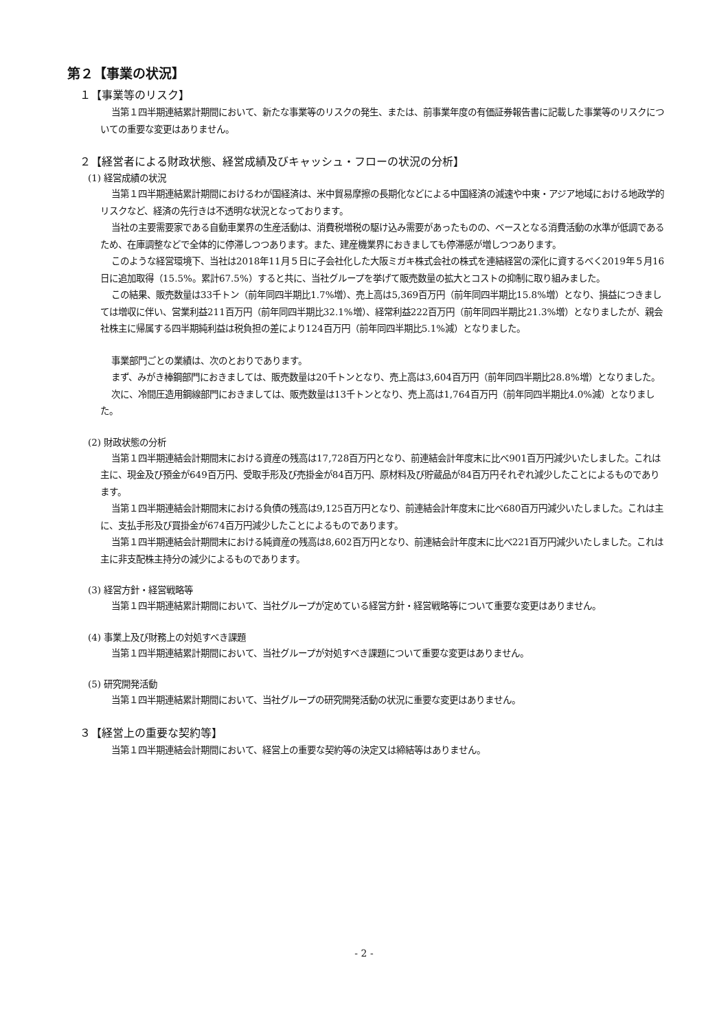第２【事業の状況】
１【事業等のリスク】
当第１四半期連結累計期間において、新たな事業等のリスクの発生、または、前事業年度の有価証券報告書に記載した事業等のリスクについての重要な変更はありません。
２【経営者による財政状態、経営成績及びキャッシュ・フローの状況の分析】
(1) 経営成績の状況
当第１四半期連結累計期間におけるわが国経済は、米中貿易摩擦の長期化などによる中国経済の減速や中東・アジア地域における地政学的リスクなど、経済の先行きは不透明な状況となっております。
当社の主要需要家である自動車業界の生産活動は、消費税増税の駆け込み需要があったものの、ベースとなる消費活動の水準が低調であるため、在庫調整などで全体的に停滞しつつあります。また、建産機業界におきましても停滞感が増しつつあります。
このような経営環境下、当社は2018年11月５日に子会社化した大阪ミガキ株式会社の株式を連結経営の深化に資するべく2019年５月16日に追加取得（15.5%。累計67.5%）すると共に、当社グループを挙げて販売数量の拡大とコストの抑制に取り組みました。
この結果、販売数量は33千トン（前年同四半期比1.7%増）、売上高は5,369百万円（前年同四半期比15.8%増）となり、損益につきましては増収に伴い、営業利益211百万円（前年同四半期比32.1%増）、経常利益222百万円（前年同四半期比21.3%増）となりましたが、親会社株主に帰属する四半期純利益は税負担の差により124百万円（前年同四半期比5.1%減）となりました。
事業部門ごとの業績は、次のとおりであります。
まず、みがき棒鋼部門におきましては、販売数量は20千トンとなり、売上高は3,604百万円（前年同四半期比28.8%増）となりました。
次に、冷間圧造用鋼線部門におきましては、販売数量は13千トンとなり、売上高は1,764百万円（前年同四半期比4.0%減）となりました。
(2) 財政状態の分析
当第１四半期連結会計期間末における資産の残高は17,728百万円となり、前連結会計年度末に比べ901百万円減少いたしました。これは主に、現金及び預金が649百万円、受取手形及び売掛金が84百万円、原材料及び貯蔵品が84百万円それぞれ減少したことによるものであります。
当第１四半期連結会計期間末における負債の残高は9,125百万円となり、前連結会計年度末に比べ680百万円減少いたしました。これは主に、支払手形及び買掛金が674百万円減少したことによるものであります。
当第１四半期連結会計期間末における純資産の残高は8,602百万円となり、前連結会計年度末に比べ221百万円減少いたしました。これは主に非支配株主持分の減少によるものであります。
(3) 経営方針・経営戦略等
当第１四半期連結累計期間において、当社グループが定めている経営方針・経営戦略等について重要な変更はありません。
(4) 事業上及び財務上の対処すべき課題
当第１四半期連結累計期間において、当社グループが対処すべき課題について重要な変更はありません。
(5) 研究開発活動
当第１四半期連結累計期間において、当社グループの研究開発活動の状況に重要な変更はありません。
３【経営上の重要な契約等】
当第１四半期連結会計期間において、経営上の重要な契約等の決定又は締結等はありません。
- 2 -